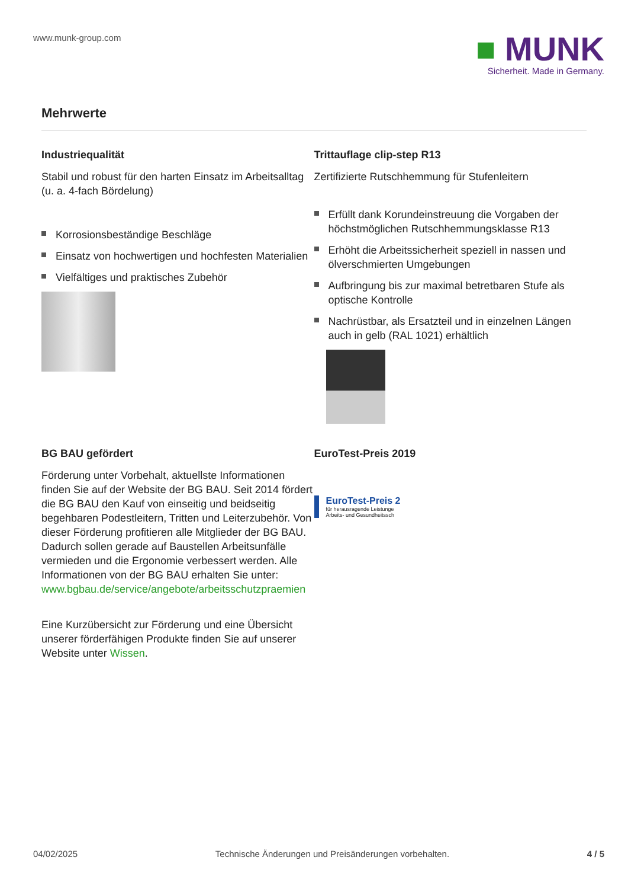www.munk-group.com
■ MUNK
Sicherheit. Made in Germany.
Mehrwerte
Industriequalität
Stabil und robust für den harten Einsatz im Arbeitsalltag (u. a. 4-fach Bördelung)
Korrosionsbeständige Beschläge
Einsatz von hochwertigen und hochfesten Materialien
Vielfältiges und praktisches Zubehör
Trittauflage clip-step R13
Zertifizierte Rutschhemmung für Stufenleitern
Erfüllt dank Korundeinstreuung die Vorgaben der höchstmöglichen Rutschhemmungsklasse R13
Erhöht die Arbeitssicherheit speziell in nassen und ölverschmierten Umgebungen
Aufbringung bis zur maximal betretbaren Stufe als optische Kontrolle
Nachrüstbar, als Ersatzteil und in einzelnen Längen auch in gelb (RAL 1021) erhältlich
BG BAU gefördert
Förderung unter Vorbehalt, aktuellste Informationen finden Sie auf der Website der BG BAU. Seit 2014 fördert die BG BAU den Kauf von einseitig und beidseitig begehbaren Podestleitern, Tritten und Leiterzubehör. Von dieser Förderung profitieren alle Mitglieder der BG BAU. Dadurch sollen gerade auf Baustellen Arbeitsunfälle vermieden und die Ergonomie verbessert werden. Alle Informationen von der BG BAU erhalten Sie unter:
www.bgbau.de/service/angebote/arbeitsschutzpraemien
Eine Kurzübersicht zur Förderung und eine Übersicht unserer förderfähigen Produkte finden Sie auf unserer Website unter Wissen.
EuroTest-Preis 2019
EuroTest-Preis 2
für herausragende Leistunge
Arbeits- und Gesundheitssch
04/02/2025 Technische Änderungen und Preisänderungen vorbehalten. 4 / 5